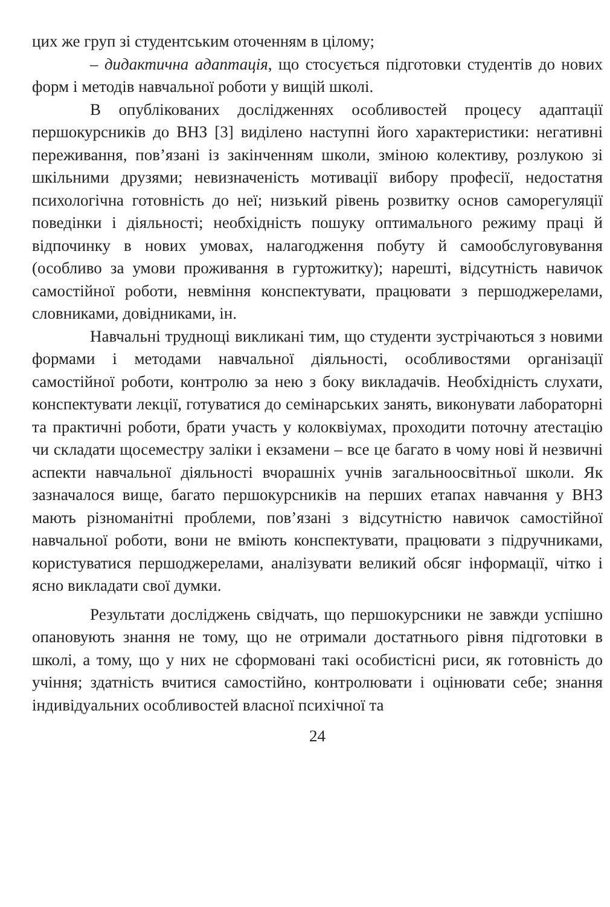цих же груп зі студентським оточенням в цілому;
– дидактична адаптація, що стосується підготовки студентів до нових форм і методів навчальної роботи у вищій школі.
В опублікованих дослідженнях особливостей процесу адаптації першокурсників до ВНЗ [3] виділено наступні його характеристики: негативні переживання, пов’язані із закінченням школи, зміною колективу, розлукою зі шкільними друзями; невизначеність мотивації вибору професії, недостатня психологічна готовність до неї; низький рівень розвитку основ саморегуляції поведінки і діяльності; необхідність пошуку оптимального режиму праці й відпочинку в нових умовах, налагодження побуту й самообслуговування (особливо за умови проживання в гуртожитку); нарешті, відсутність навичок самостійної роботи, невміння конспектувати, працювати з першоджерелами, словниками, довідниками, ін.
Навчальні труднощі викликані тим, що студенти зустрічаються з новими формами і методами навчальної діяльності, особливостями організації самостійної роботи, контролю за нею з боку викладачів. Необхідність слухати, конспектувати лекції, готуватися до семінарських занять, виконувати лабораторні та практичні роботи, брати участь у колоквіумах, проходити поточну атестацію чи складати щосеместру заліки і екзамени – все це багато в чому нові й незвичні аспекти навчальної діяльності вчорашніх учнів загальноосвітньої школи. Як зазначалося вище, багато першокурсників на перших етапах навчання у ВНЗ мають різноманітні проблеми, пов’язані з відсутністю навичок самостійної навчальної роботи, вони не вміють конспектувати, працювати з підручниками, користуватися першоджерелами, аналізувати великий обсяг інформації, чітко і ясно викладати свої думки.
Результати досліджень свідчать, що першокурсники не завжди успішно опановують знання не тому, що не отримали достатнього рівня підготовки в школі, а тому, що у них не сформовані такі особистісні риси, як готовність до учіння; здатність вчитися самостійно, контролювати і оцінювати себе; знання індивідуальних особливостей власної психічної та
24